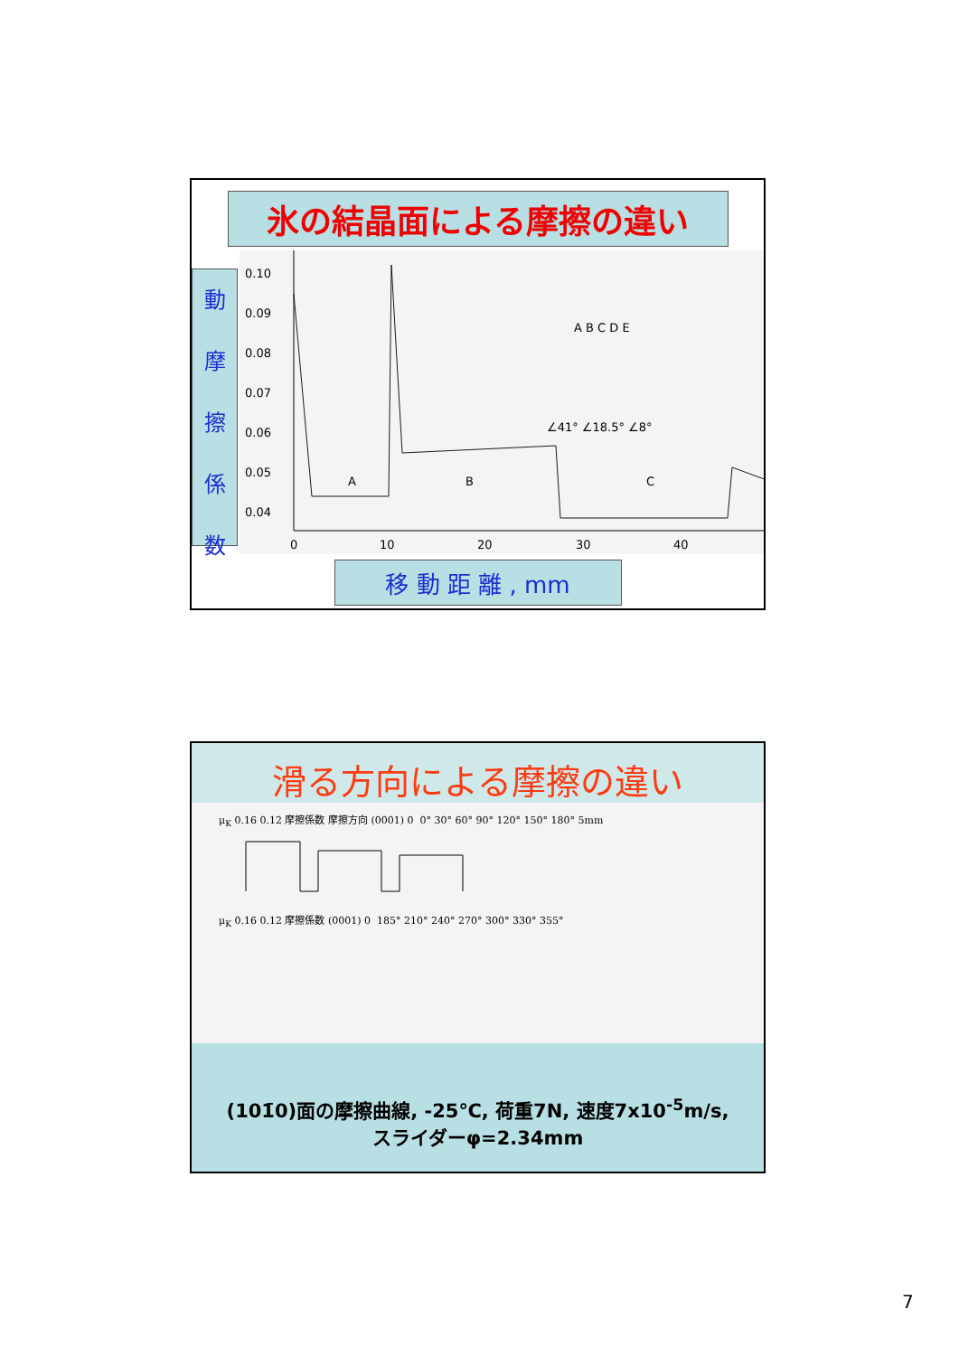氷の結晶面による摩擦の違い
動
摩
擦
係
数
0.10
0.09
0.08
0.07
0.06
0.05
0.04
0
10
20
30
40
A
B
C
A B C D E
∠41° ∠18.5° ∠8°
移 動 距 離 , mm
滑る方向による摩擦の違い
μ<sub>K</sub> 0.16 0.12 摩擦係数 摩擦方向 (0001) 0 0° 30° 60° 90° 120° 150° 180° 5mm
μ<sub>K</sub> 0.16 0.12 摩擦係数 (0001) 0 185° 210° 240° 270° 300° 330° 355°
(101̄0)面の摩擦曲線, -25℃, 荷重7N, 速度7x10<sup>-5</sup>m/s,
スライダーφ=2.34mm
7